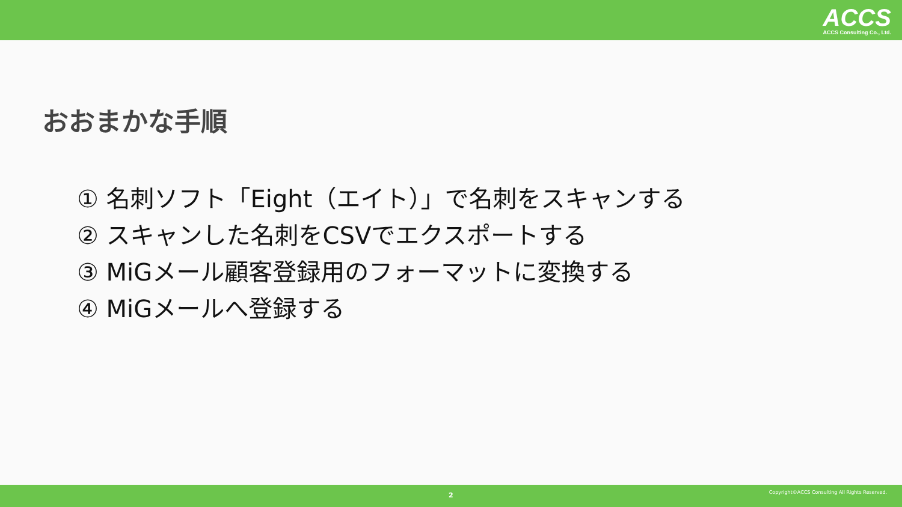ACCS
ACCS Consulting Co., Ltd.
おおまかな手順
① 名刺ソフト「Eight（エイト）」で名刺をスキャンする
② スキャンした名刺をCSVでエクスポートする
③ MiGメール顧客登録用のフォーマットに変換する
④ MiGメールへ登録する
2 Copyright©ACCS Consulting All Rights Reserved.